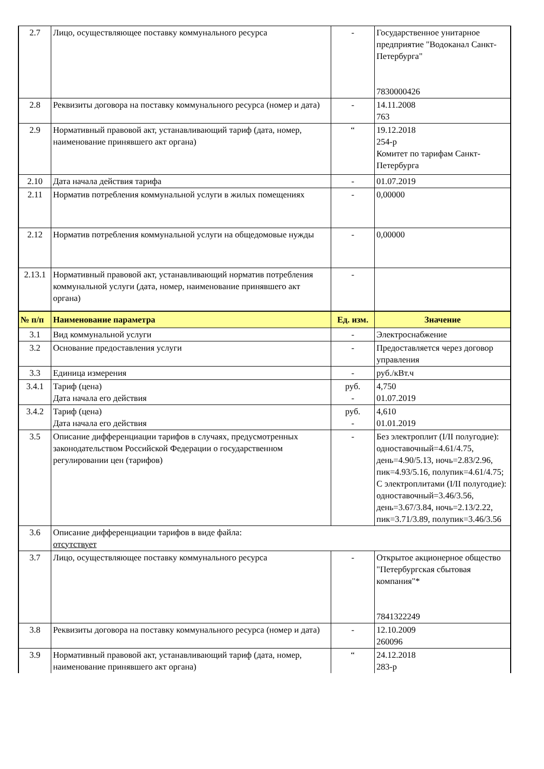| 2.7 | Лицо, осуществляющее поставку коммунального ресурса | - | Государственное унитарное предприятие "Водоканал Санкт-Петербурга" 7830000426 |
| 2.8 | Реквизиты договора на поставку коммунального ресурса (номер и дата) | - | 14.11.2008 763 |
| 2.9 | Нормативный правовой акт, устанавливающий тариф (дата, номер, наименование принявшего акт органа) | “ | 19.12.2018 254-р Комитет по тарифам Санкт-Петербурга |
| 2.10 | Дата начала действия тарифа | - | 01.07.2019 |
| 2.11 | Норматив потребления коммунальной услуги в жилых помещениях | - | 0,00000 |
| 2.12 | Норматив потребления коммунальной услуги на общедомовые нужды | - | 0,00000 |
| 2.13.1 | Нормативный правовой акт, устанавливающий норматив потребления коммунальной услуги (дата, номер, наименование принявшего акт органа) | - | |
| № п/п | Наименование параметра | Ед. изм. | Значение |
| 3.1 | Вид коммунальной услуги | - | Электроснабжение |
| 3.2 | Основание предоставления услуги | - | Предоставляется через договор управления |
| 3.3 | Единица измерения | - | руб./кВт.ч |
| 3.4.1 | Тариф (цена) Дата начала его действия | руб. - | 4,750 01.07.2019 |
| 3.4.2 | Тариф (цена) Дата начала его действия | руб. - | 4,610 01.01.2019 |
| 3.5 | Описание дифференциации тарифов в случаях, предусмотренных законодательством Российской Федерации о государственном регулировании цен (тарифов) | - | Без электроплит (I/II полугодие): одноставочный=4.61/4.75, день=4.90/5.13, ночь=2.83/2.96, пик=4.93/5.16, полупик=4.61/4.75; С электроплитами (I/II полугодие): одноставочный=3.46/3.56, день=3.67/3.84, ночь=2.13/2.22, пик=3.71/3.89, полупик=3.46/3.56 |
| 3.6 | Описание дифференциации тарифов в виде файла: отсутствует | | |
| 3.7 | Лицо, осуществляющее поставку коммунального ресурса | - | Открытое акционерное общество "Петербургская сбытовая компания"* 7841322249 |
| 3.8 | Реквизиты договора на поставку коммунального ресурса (номер и дата) | - | 12.10.2009 260096 |
| 3.9 | Нормативный правовой акт, устанавливающий тариф (дата, номер, наименование принявшего акт органа) | “ | 24.12.2018 283-р |